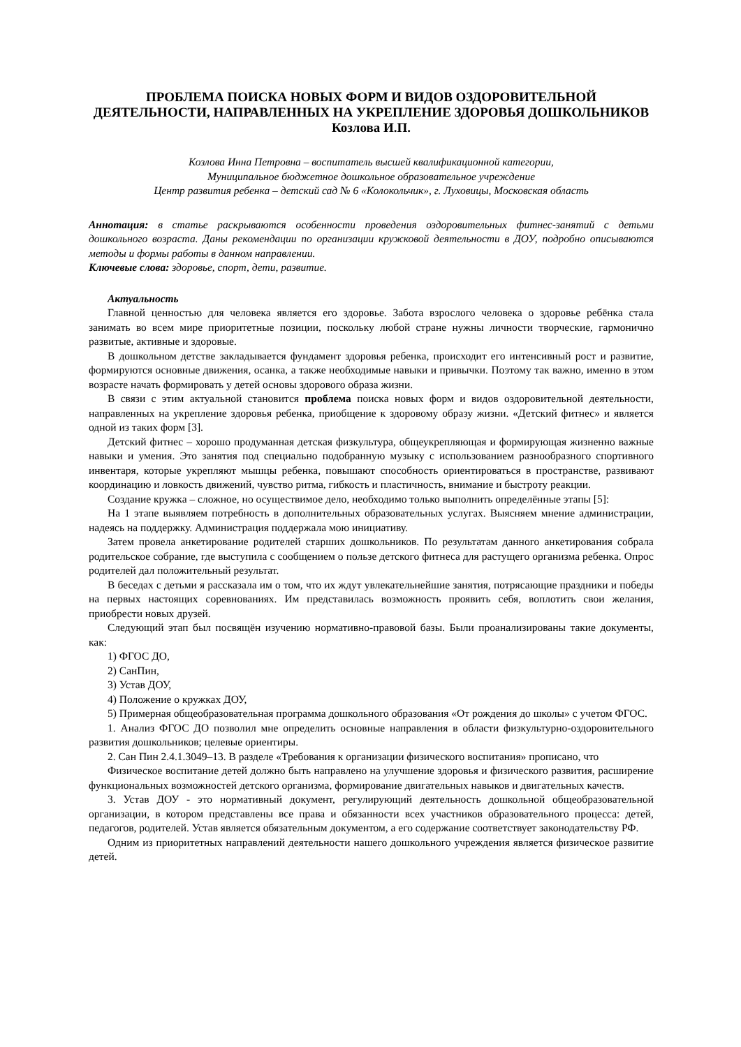ПРОБЛЕМА ПОИСКА НОВЫХ ФОРМ И ВИДОВ ОЗДОРОВИТЕЛЬНОЙ ДЕЯТЕЛЬНОСТИ, НАПРАВЛЕННЫХ НА УКРЕПЛЕНИЕ ЗДОРОВЬЯ ДОШКОЛЬНИКОВ
Козлова И.П.
Козлова Инна Петровна – воспитатель высшей квалификационной категории,
Муниципальное бюджетное дошкольное образовательное учреждение
Центр развития ребенка – детский сад № 6 «Колокольчик», г. Луховицы, Московская область
Аннотация: в статье раскрываются особенности проведения оздоровительных фитнес-занятий с детьми дошкольного возраста. Даны рекомендации по организации кружковой деятельности в ДОУ, подробно описываются методы и формы работы в данном направлении.
Ключевые слова: здоровье, спорт, дети, развитие.
Актуальность
Главной ценностью для человека является его здоровье. Забота взрослого человека о здоровье ребёнка стала занимать во всем мире приоритетные позиции, поскольку любой стране нужны личности творческие, гармонично развитые, активные и здоровые.
В дошкольном детстве закладывается фундамент здоровья ребенка, происходит его интенсивный рост и развитие, формируются основные движения, осанка, а также необходимые навыки и привычки. Поэтому так важно, именно в этом возрасте начать формировать у детей основы здорового образа жизни.
В связи с этим актуальной становится проблема поиска новых форм и видов оздоровительной деятельности, направленных на укрепление здоровья ребенка, приобщение к здоровому образу жизни. «Детский фитнес» и является одной из таких форм [3].
Детский фитнес – хорошо продуманная детская физкультура, общеукрепляющая и формирующая жизненно важные навыки и умения. Это занятия под специально подобранную музыку с использованием разнообразного спортивного инвентаря, которые укрепляют мышцы ребенка, повышают способность ориентироваться в пространстве, развивают координацию и ловкость движений, чувство ритма, гибкость и пластичность, внимание и быстроту реакции.
Создание кружка – сложное, но осуществимое дело, необходимо только выполнить определённые этапы [5]:
На 1 этапе выявляем потребность в дополнительных образовательных услугах. Выясняем мнение администрации, надеясь на поддержку. Администрация поддержала мою инициативу.
Затем провела анкетирование родителей старших дошкольников. По результатам данного анкетирования собрала родительское собрание, где выступила с сообщением о пользе детского фитнеса для растущего организма ребенка. Опрос родителей дал положительный результат.
В беседах с детьми я рассказала им о том, что их ждут увлекательнейшие занятия, потрясающие праздники и победы на первых настоящих соревнованиях. Им представилась возможность проявить себя, воплотить свои желания, приобрести новых друзей.
Следующий этап был посвящён изучению нормативно-правовой базы. Были проанализированы такие документы, как:
1) ФГОС ДО,
2) СанПин,
3) Устав ДОУ,
4) Положение о кружках ДОУ,
5) Примерная общеобразовательная программа дошкольного образования «От рождения до школы» с учетом ФГОС.
1. Анализ ФГОС ДО позволил мне определить основные направления в области физкультурно-оздоровительного развития дошкольников; целевые ориентиры.
2. Сан Пин 2.4.1.3049–13. В разделе «Требования к организации физического воспитания» прописано, что
Физическое воспитание детей должно быть направлено на улучшение здоровья и физического развития, расширение функциональных возможностей детского организма, формирование двигательных навыков и двигательных качеств.
3. Устав ДОУ - это нормативный документ, регулирующий деятельность дошкольной общеобразовательной организации, в котором представлены все права и обязанности всех участников образовательного процесса: детей, педагогов, родителей. Устав является обязательным документом, а его содержание соответствует законодательству РФ.
Одним из приоритетных направлений деятельности нашего дошкольного учреждения является физическое развитие детей.